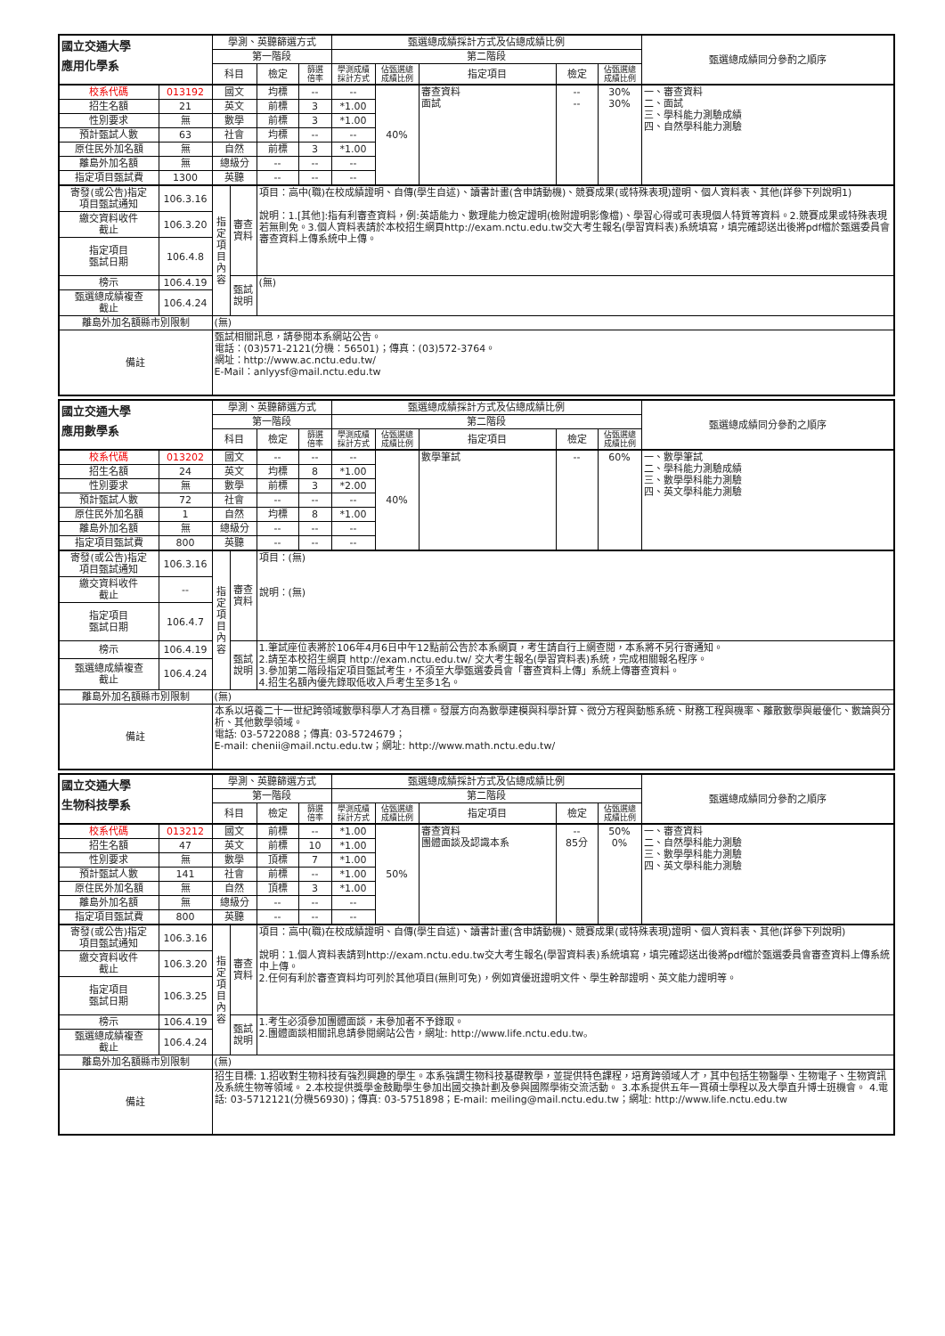| 國立交通大學 應用化學系 | | 學測、英聽篩選方式 | | | | 甄選總成績採計方式及佔總成績比例 | | | | | 甄選總成績同分參酌之順序 |
| --- | --- | --- | --- | --- | --- | --- | --- | --- | --- | --- | --- |
| | | 第一階段 | | | | 第二階段 | | | | | |
| | | 科目 | | 檢定 | 篩選 倍率 | 學測成績 採計方式 | 佔甄選總 成績比例 | 指定項目 | 檢定 | 佔甄選總 成績比例 | |
| 校系代碼 | 013192 | 國文 | | 均標 | -- | -- | 40% | 審查資料 面試 | -- -- | 30% 30% | 一、審查資料 二、面試 三、學科能力測驗成績 四、自然學科能力測驗 |
| 招生名額 | 21 | 英文 | | 前標 | 3 | *1.00 | | | | | |
| 性別要求 | 無 | 數學 | | 前標 | 3 | *1.00 | | | | | |
| 預計甄試人數 | 63 | 社會 | | 均標 | -- | -- | | | | | |
| 原住民外加名額 | 無 | 自然 | | 前標 | 3 | *1.00 | | | | | |
| 離島外加名額 | 無 | 總級分 | | -- | -- | -- | | | | | |
| 指定項目甄試費 | 1300 | 英聽 | | -- | -- | -- | | | | | |
| 寄發(或公告)指定 項目甄試通知 | 106.3.16 | 指定項目內容 | 審查 資料 | 項目：高中(職)在校成績證明、自傳(學生自述)、讀書計畫(含申請動機)、競賽成果(或特殊表現)證明、個人資料表、其他(詳參下列說明1) 說明：1.[其他]:指有利審查資料，例:英語能力、數理能力檢定證明(檢附證明影像檔)、學習心得或可表現個人特質等資料。2.競賽成果或特殊表現若無則免。3.個人資料表請於本校招生網頁http://exam.nctu.edu.tw交大考生報名(學習資料表)系統填寫，填完確認送出後將pdf檔於甄選委員會審查資料上傳系統中上傳。 | | | | | | | |
| 繳交資料收件 截止 | 106.3.20 | | | | | | | | | | |
| 指定項目 甄試日期 | 106.4.8 | | | | | | | | | | |
| 榜示 | 106.4.19 | | 甄試 說明 | (無) | | | | | | | |
| 甄選總成績複查 截止 | 106.4.24 | | | | | | | | | | |
| 離島外加名額縣市別限制 | | (無) | | | | | | | | | |
| 備註 | | 甄試相關訊息，請參閱本系網站公告。 電話：(03)571-2121(分機：56501)；傳真：(03)572-3764。 網址：http://www.ac.nctu.edu.tw/ E-Mail：anlyysf@mail.nctu.edu.tw | | | | | | | | | |
| 國立交通大學 應用數學系 | | 學測、英聽篩選方式 | | | | 甄選總成績採計方式及佔總成績比例 | | | | | 甄選總成績同分參酌之順序 |
| --- | --- | --- | --- | --- | --- | --- | --- | --- | --- | --- | --- |
| | | 第一階段 | | | | 第二階段 | | | | | |
| | | 科目 | | 檢定 | 篩選 倍率 | 學測成績 採計方式 | 佔甄選總 成績比例 | 指定項目 | 檢定 | 佔甄選總 成績比例 | |
| 校系代碼 | 013202 | 國文 | | -- | -- | -- | 40% | 數學筆試 | -- | 60% | 一、數學筆試 二、學科能力測驗成績 三、數學學科能力測驗 四、英文學科能力測驗 |
| 招生名額 | 24 | 英文 | | 均標 | 8 | *1.00 | | | | | |
| 性別要求 | 無 | 數學 | | 前標 | 3 | *2.00 | | | | | |
| 預計甄試人數 | 72 | 社會 | | -- | -- | -- | | | | | |
| 原住民外加名額 | 1 | 自然 | | 均標 | 8 | *1.00 | | | | | |
| 離島外加名額 | 無 | 總級分 | | -- | -- | -- | | | | | |
| 指定項目甄試費 | 800 | 英聽 | | -- | -- | -- | | | | | |
| 寄發(或公告)指定 項目甄試通知 | 106.3.16 | 指定項目內容 | 審查 資料 | 項目：(無) 說明：(無) | | | | | | | |
| 繳交資料收件 截止 | -- | | | | | | | | | | |
| 指定項目 甄試日期 | 106.4.7 | | | | | | | | | | |
| 榜示 | 106.4.19 | | 甄試 說明 | 1.筆試座位表將於106年4月6日中午12點前公告於本系網頁，考生請自行上網查閱，本系將不另行寄通知。 2.請至本校招生網頁 http://exam.nctu.edu.tw/ 交大考生報名(學習資料表)系統，完成相關報名程序。 3.參加第二階段指定項目甄試考生，不須至大學甄選委員會「審查資料上傳」系統上傳審查資料。 4.招生名額內優先錄取低收入戶考生至多1名。 | | | | | | | |
| 甄選總成績複查 截止 | 106.4.24 | | | | | | | | | | |
| 離島外加名額縣市別限制 | | (無) | | | | | | | | | |
| 備註 | | 本系以培養二十一世紀跨領域數學科學人才為目標。發展方向為數學建模與科學計算、微分方程與動態系統、財務工程與機率、離散數學與最優化、數論與分析、其他數學領域。 電話: 03-5722088；傳真: 03-5724679； E-mail: chenii@mail.nctu.edu.tw；網址: http://www.math.nctu.edu.tw/ | | | | | | | | | |
| 國立交通大學 生物科技學系 | | 學測、英聽篩選方式 | | | | 甄選總成績採計方式及佔總成績比例 | | | | | 甄選總成績同分參酌之順序 |
| --- | --- | --- | --- | --- | --- | --- | --- | --- | --- | --- | --- |
| | | 第一階段 | | | | 第二階段 | | | | | |
| | | 科目 | | 檢定 | 篩選 倍率 | 學測成績 採計方式 | 佔甄選總 成績比例 | 指定項目 | 檢定 | 佔甄選總 成績比例 | |
| 校系代碼 | 013212 | 國文 | | 前標 | -- | *1.00 | 50% | 審查資料 團體面談及認識本系 | -- 85分 | 50% 0% | 一、審查資料 二、自然學科能力測驗 三、數學學科能力測驗 四、英文學科能力測驗 |
| 招生名額 | 47 | 英文 | | 前標 | 10 | *1.00 | | | | | |
| 性別要求 | 無 | 數學 | | 頂標 | 7 | *1.00 | | | | | |
| 預計甄試人數 | 141 | 社會 | | 前標 | -- | *1.00 | | | | | |
| 原住民外加名額 | 無 | 自然 | | 頂標 | 3 | *1.00 | | | | | |
| 離島外加名額 | 無 | 總級分 | | -- | -- | -- | | | | | |
| 指定項目甄試費 | 800 | 英聽 | | -- | -- | -- | | | | | |
| 寄發(或公告)指定 項目甄試通知 | 106.3.16 | 指定項目內容 | 審查 資料 | 項目：高中(職)在校成績證明、自傳(學生自述)、讀書計畫(含申請動機)、競賽成果(或特殊表現)證明、個人資料表、其他(詳參下列說明) 說明：1.個人資料表請到http://exam.nctu.edu.tw交大考生報名(學習資料表)系統填寫，填完確認送出後將pdf檔於甄選委員會審查資料上傳系統中上傳。 2.任何有利於審查資料均可列於其他項目(無則可免)，例如資優班證明文件、學生幹部證明、英文能力證明等。 | | | | | | | |
| 繳交資料收件 截止 | 106.3.20 | | | | | | | | | | |
| 指定項目 甄試日期 | 106.3.25 | | | | | | | | | | |
| 榜示 | 106.4.19 | | 甄試 說明 | 1.考生必須參加團體面談，未參加者不予錄取。 2.團體面談相關訊息請參閱網站公告，網址: http://www.life.nctu.edu.tw。 | | | | | | | |
| 甄選總成績複查 截止 | 106.4.24 | | | | | | | | | | |
| 離島外加名額縣市別限制 | | (無) | | | | | | | | | |
| 備註 | | 招生目標: 1.招收對生物科技有強烈興趣的學生。本系強調生物科技基礎教學，並提供特色課程，培育跨領域人才，其中包括生物醫學、生物電子、生物資訊及系統生物等領域。 2.本校提供獎學金鼓勵學生參加出國交換計劃及參與國際學術交流活動。 3.本系提供五年一貫碩士學程以及大學直升博士班機會。 4.電話: 03-5712121(分機56930)；傳真: 03-5751898；E-mail: meiling@mail.nctu.edu.tw；網址: http://www.life.nctu.edu.tw | | | | | | | | | |